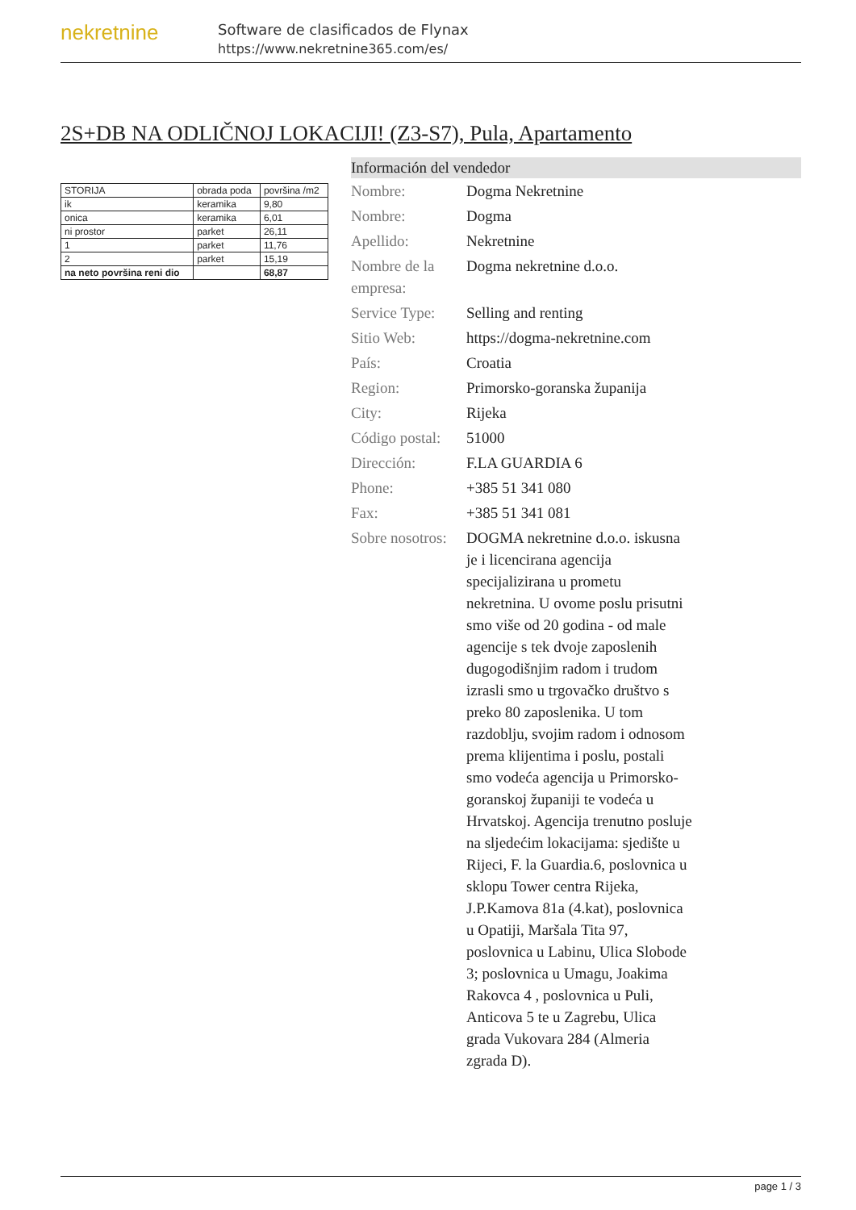nekretnine
Software de clasificados de Flynax
https://www.nekretnine365.com/es/
2S+DB NA ODLIČNOJ LOKACIJI! (Z3-S7), Pula, Apartamento
| STORIJA | obrada poda | površina /m2 |
| ik | keramika | 9,80 |
| onica | keramika | 6,01 |
| ni prostor | parket | 26,11 |
| 1 | parket | 11,76 |
| 2 | parket | 15,19 |
| na neto površina reni dio | | 68,87 |
Información del vendedor
| Nombre: | Dogma Nekretnine |
| Nombre: | Dogma |
| Apellido: | Nekretnine |
| Nombre de la empresa: | Dogma nekretnine d.o.o. |
| Service Type: | Selling and renting |
| Sitio Web: | https://dogma-nekretnine.com |
| País: | Croatia |
| Region: | Primorsko-goranska županija |
| City: | Rijeka |
| Código postal: | 51000 |
| Dirección: | F.LA GUARDIA 6 |
| Phone: | +385 51 341 080 |
| Fax: | +385 51 341 081 |
| Sobre nosotros: | DOGMA nekretnine d.o.o. iskusna je i licencirana agencija specijalizirana u prometu nekretnina. U ovome poslu prisutni smo više od 20 godina - od male agencije s tek dvoje zaposlenih dugogodišnjim radom i trudom izrasli smo u trgovačko društvo s preko 80 zaposlenika. U tom razdoblju, svojim radom i odnosom prema klijentima i poslu, postali smo vodeća agencija u Primorsko-goranskoj županiji te vodeća u Hrvatskoj. Agencija trenutno posluje na sljedećim lokacijama: sjedište u Rijeci, F. la Guardia.6, poslovnica u sklopu Tower centra Rijeka, J.P.Kamova 81a (4.kat), poslovnica u Opatiji, Maršala Tita 97, poslovnica u Labinu, Ulica Slobode 3; poslovnica u Umagu, Joakima Rakovca 4 , poslovnica u Puli, Anticova 5 te u Zagrebu, Ulica grada Vukovara 284 (Almeria zgrada D). |
page 1 / 3